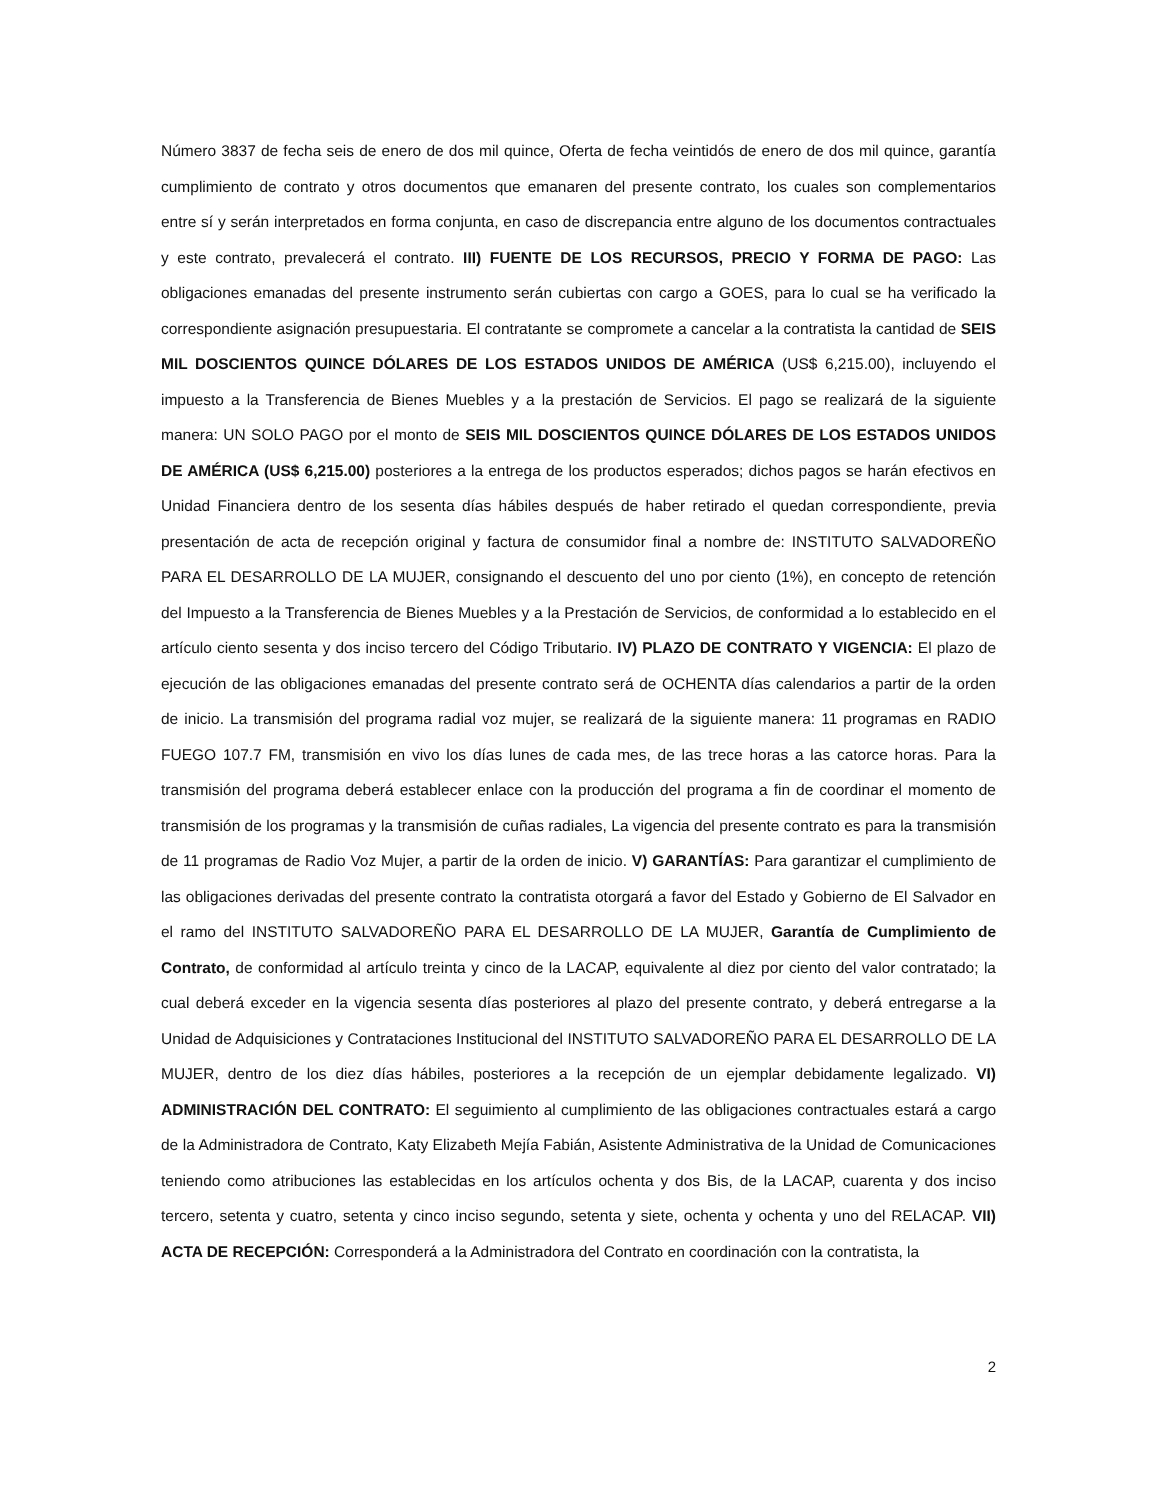Número 3837 de fecha seis de enero de dos mil quince, Oferta de fecha veintidós de enero de dos mil quince, garantía cumplimiento de contrato y otros documentos que emanaren del presente contrato, los cuales son complementarios entre sí y serán interpretados en forma conjunta, en caso de discrepancia entre alguno de los documentos contractuales y este contrato, prevalecerá el contrato. III) FUENTE DE LOS RECURSOS, PRECIO Y FORMA DE PAGO: Las obligaciones emanadas del presente instrumento serán cubiertas con cargo a GOES, para lo cual se ha verificado la correspondiente asignación presupuestaria. El contratante se compromete a cancelar a la contratista la cantidad de SEIS MIL DOSCIENTOS QUINCE DÓLARES DE LOS ESTADOS UNIDOS DE AMÉRICA (US$ 6,215.00), incluyendo el impuesto a la Transferencia de Bienes Muebles y a la prestación de Servicios. El pago se realizará de la siguiente manera: UN SOLO PAGO por el monto de SEIS MIL DOSCIENTOS QUINCE DÓLARES DE LOS ESTADOS UNIDOS DE AMÉRICA (US$ 6,215.00) posteriores a la entrega de los productos esperados; dichos pagos se harán efectivos en Unidad Financiera dentro de los sesenta días hábiles después de haber retirado el quedan correspondiente, previa presentación de acta de recepción original y factura de consumidor final a nombre de: INSTITUTO SALVADOREÑO PARA EL DESARROLLO DE LA MUJER, consignando el descuento del uno por ciento (1%), en concepto de retención del Impuesto a la Transferencia de Bienes Muebles y a la Prestación de Servicios, de conformidad a lo establecido en el artículo ciento sesenta y dos inciso tercero del Código Tributario. IV) PLAZO DE CONTRATO Y VIGENCIA: El plazo de ejecución de las obligaciones emanadas del presente contrato será de OCHENTA días calendarios a partir de la orden de inicio. La transmisión del programa radial voz mujer, se realizará de la siguiente manera: 11 programas en RADIO FUEGO 107.7 FM, transmisión en vivo los días lunes de cada mes, de las trece horas a las catorce horas. Para la transmisión del programa deberá establecer enlace con la producción del programa a fin de coordinar el momento de transmisión de los programas y la transmisión de cuñas radiales, La vigencia del presente contrato es para la transmisión de 11 programas de Radio Voz Mujer, a partir de la orden de inicio. V) GARANTÍAS: Para garantizar el cumplimiento de las obligaciones derivadas del presente contrato la contratista otorgará a favor del Estado y Gobierno de El Salvador en el ramo del INSTITUTO SALVADOREÑO PARA EL DESARROLLO DE LA MUJER, Garantía de Cumplimiento de Contrato, de conformidad al artículo treinta y cinco de la LACAP, equivalente al diez por ciento del valor contratado; la cual deberá exceder en la vigencia sesenta días posteriores al plazo del presente contrato, y deberá entregarse a la Unidad de Adquisiciones y Contrataciones Institucional del INSTITUTO SALVADOREÑO PARA EL DESARROLLO DE LA MUJER, dentro de los diez días hábiles, posteriores a la recepción de un ejemplar debidamente legalizado. VI) ADMINISTRACIÓN DEL CONTRATO: El seguimiento al cumplimiento de las obligaciones contractuales estará a cargo de la Administradora de Contrato, Katy Elizabeth Mejía Fabián, Asistente Administrativa de la Unidad de Comunicaciones teniendo como atribuciones las establecidas en los artículos ochenta y dos Bis, de la LACAP, cuarenta y dos inciso tercero, setenta y cuatro, setenta y cinco inciso segundo, setenta y siete, ochenta y ochenta y uno del RELACAP. VII) ACTA DE RECEPCIÓN: Corresponderá a la Administradora del Contrato en coordinación con la contratista, la
2